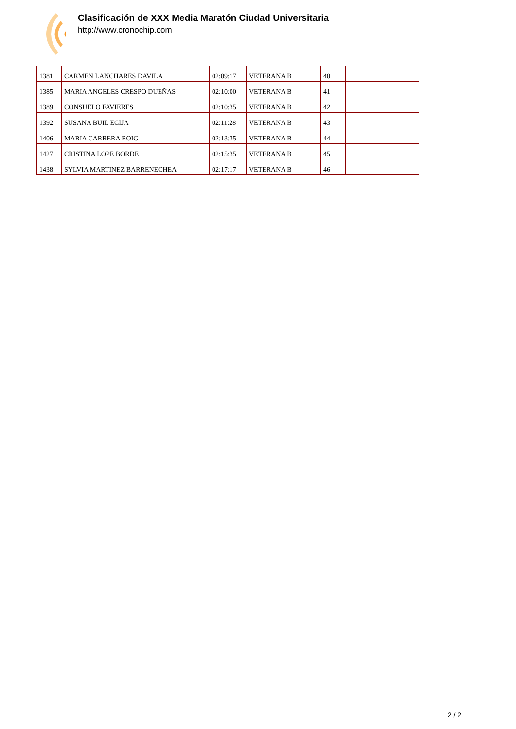Clasificación de XXX Media Maratón Ciudad Universitaria
http://www.cronochip.com
| 1381 | CARMEN LANCHARES DAVILA | 02:09:17 | VETERANA B | 40 | |
| 1385 | MARIA ANGELES CRESPO DUEÑAS | 02:10:00 | VETERANA B | 41 | |
| 1389 | CONSUELO FAVIERES | 02:10:35 | VETERANA B | 42 | |
| 1392 | SUSANA BUIL ECIJA | 02:11:28 | VETERANA B | 43 | |
| 1406 | MARIA CARRERA ROIG | 02:13:35 | VETERANA B | 44 | |
| 1427 | CRISTINA LOPE BORDE | 02:15:35 | VETERANA B | 45 | |
| 1438 | SYLVIA MARTINEZ BARRENECHEA | 02:17:17 | VETERANA B | 46 | |
2 / 2